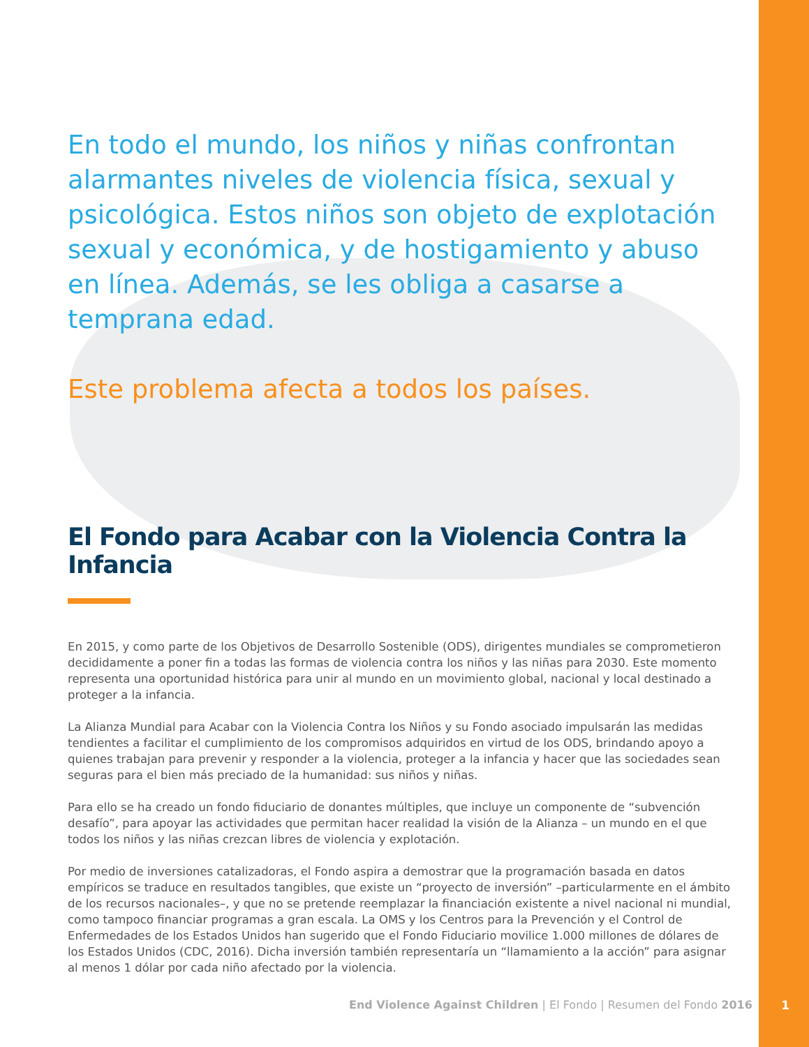En todo el mundo, los niños y niñas confrontan alarmantes niveles de violencia física, sexual y psicológica. Estos niños son objeto de explotación sexual y económica, y de hostigamiento y abuso en línea. Además, se les obliga a casarse a temprana edad.
Este problema afecta a todos los países.
El Fondo para Acabar con la Violencia Contra la Infancia
En 2015, y como parte de los Objetivos de Desarrollo Sostenible (ODS), dirigentes mundiales se comprometieron decididamente a poner fin a todas las formas de violencia contra los niños y las niñas para 2030. Este momento representa una oportunidad histórica para unir al mundo en un movimiento global, nacional y local destinado a proteger a la infancia.
La Alianza Mundial para Acabar con la Violencia Contra los Niños y su Fondo asociado impulsarán las medidas tendientes a facilitar el cumplimiento de los compromisos adquiridos en virtud de los ODS, brindando apoyo a quienes trabajan para prevenir y responder a la violencia, proteger a la infancia y hacer que las sociedades sean seguras para el bien más preciado de la humanidad: sus niños y niñas.
Para ello se ha creado un fondo fiduciario de donantes múltiples, que incluye un componente de “subvención desafío”, para apoyar las actividades que permitan hacer realidad la visión de la Alianza – un mundo en el que todos los niños y las niñas crezcan libres de violencia y explotación.
Por medio de inversiones catalizadoras, el Fondo aspira a demostrar que la programación basada en datos empíricos se traduce en resultados tangibles, que existe un “proyecto de inversión” –particularmente en el ámbito de los recursos nacionales–, y que no se pretende reemplazar la financiación existente a nivel nacional ni mundial, como tampoco financiar programas a gran escala. La OMS y los Centros para la Prevención y el Control de Enfermedades de los Estados Unidos han sugerido que el Fondo Fiduciario movilice 1.000 millones de dólares de los Estados Unidos (CDC, 2016). Dicha inversión también representaría un “llamamiento a la acción” para asignar al menos 1 dólar por cada niño afectado por la violencia.
End Violence Against Children | El Fondo | Resumen del Fondo 2016
1